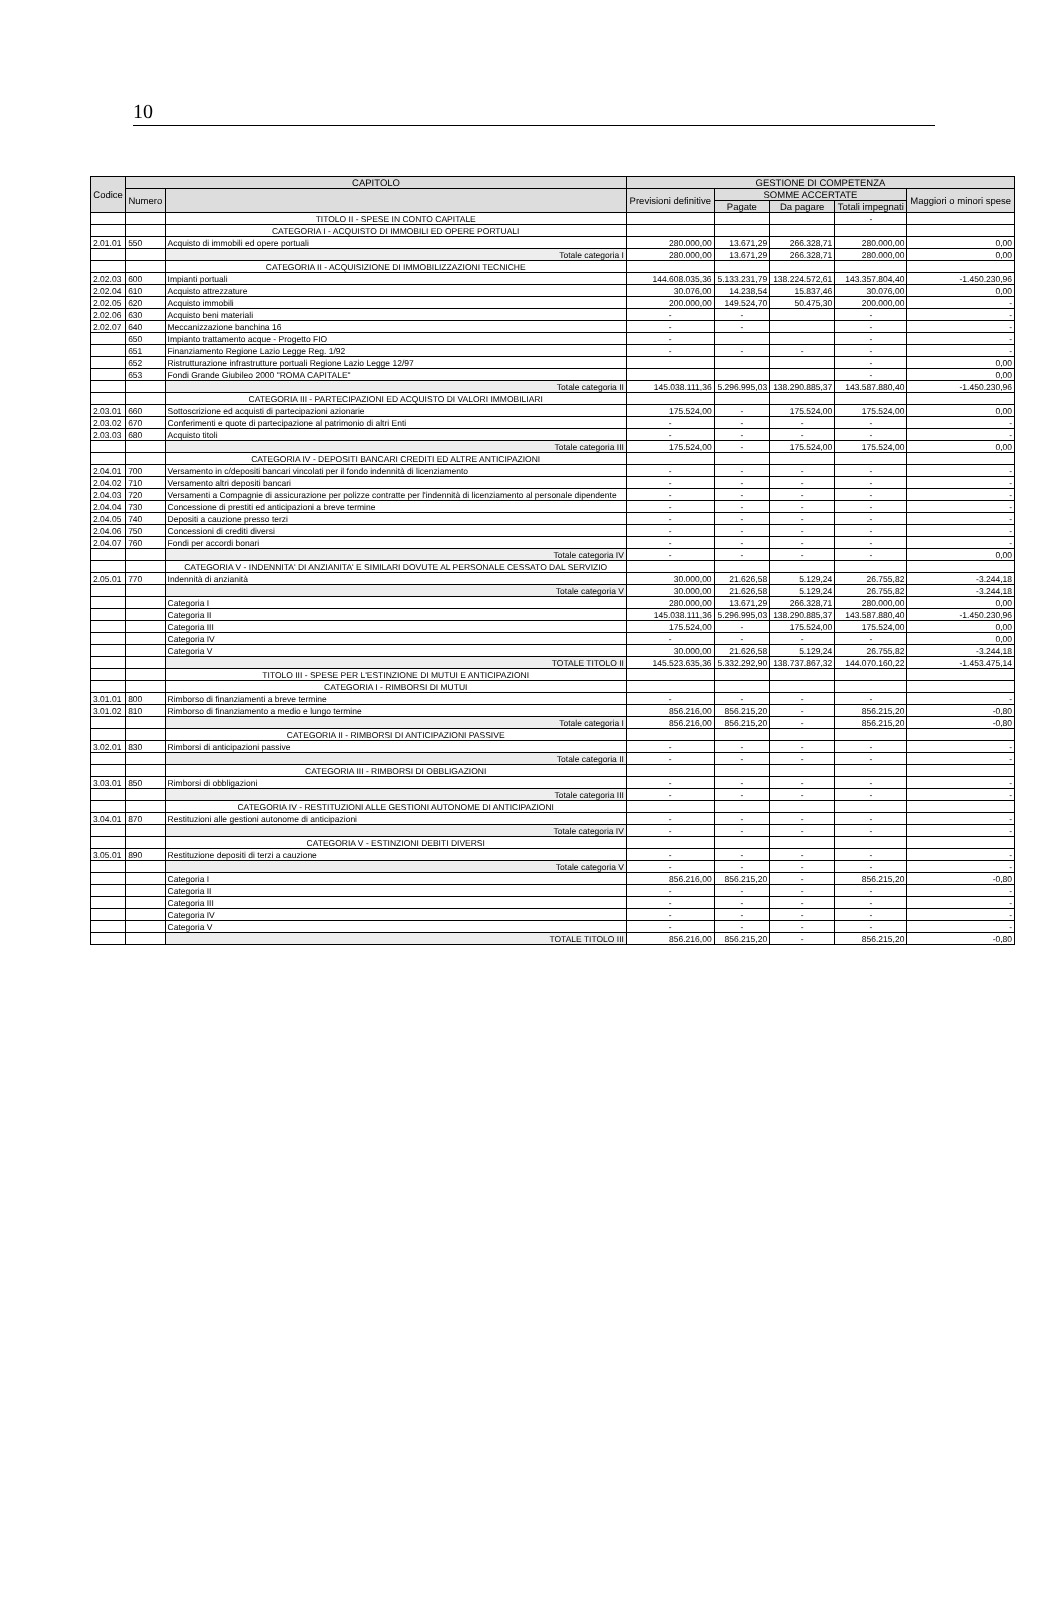10
| Codice | CAPITOLO | | GESTIONE DI COMPETENZA | | | | |
| --- | --- | --- | --- | --- | --- | --- | --- |
| | Numero | | Previsioni definitive | SOMME ACCERTATE | | | Maggiori o minori spese |
| | | | | Pagate | Da pagare | Totali impegnati | |
| | | TITOLO II - SPESE IN CONTO CAPITALE | | | | - | |
| | | CATEGORIA I - ACQUISTO DI IMMOBILI ED OPERE PORTUALI | | | | | |
| 2.01.01 | 550 | Acquisto di immobili ed opere portuali | 280.000,00 | 13.671,29 | 266.328,71 | 280.000,00 | 0,00 |
| | | Totale categoria I | 280.000,00 | 13.671,29 | 266.328,71 | 280.000,00 | 0,00 |
| | | CATEGORIA II - ACQUISIZIONE DI IMMOBILIZZAZIONI TECNICHE | | | | | |
| 2.02.03 | 600 | Impianti portuali | 144.608.035,36 | 5.133.231,79 | 138.224.572,61 | 143.357.804,40 | -1.450.230,96 |
| 2.02.04 | 610 | Acquisto attrezzature | 30.076,00 | 14.238,54 | 15.837,46 | 30.076,00 | 0,00 |
| 2.02.05 | 620 | Acquisto immobili | 200.000,00 | 149.524,70 | 50.475,30 | 200.000,00 | - |
| 2.02.06 | 630 | Acquisto beni materiali | - | - | | - | - |
| 2.02.07 | 640 | Meccanizzazione banchina 16 | - | - | | - | - |
| | 650 | Impianto trattamento acque - Progetto FIO | - | | | - | - |
| | 651 | Finanziamento Regione Lazio Legge Reg. 1/92 | - | - | - | - | - |
| | 652 | Ristrutturazione infrastrutture portuali Regione Lazio Legge 12/97 | | | | - | 0,00 |
| | 653 | Fondi Grande Giubileo 2000 "ROMA CAPITALE" | | | | - | 0,00 |
| | | Totale categoria II | 145.038.111,36 | 5.296.995,03 | 138.290.885,37 | 143.587.880,40 | -1.450.230,96 |
| | | CATEGORIA III - PARTECIPAZIONI ED ACQUISTO DI VALORI IMMOBILIARI | | | | | |
| 2.03.01 | 660 | Sottoscrizione ed acquisti di partecipazioni azionarie | 175.524,00 | - | 175.524,00 | 175.524,00 | 0,00 |
| 2.03.02 | 670 | Conferimenti e quote di partecipazione al patrimonio di altri Enti | - | - | - | - | - |
| 2.03.03 | 680 | Acquisto titoli | - | - | - | - | - |
| | | Totale categoria III | 175.524,00 | - | 175.524,00 | 175.524,00 | 0,00 |
| | | CATEGORIA IV - DEPOSITI BANCARI CREDITI ED ALTRE ANTICIPAZIONI | | | | | |
| 2.04.01 | 700 | Versamento in c/depositi bancari vincolati per il fondo indennità di licenziamento | - | - | - | - | - |
| 2.04.02 | 710 | Versamento altri depositi bancari | - | - | - | - | - |
| 2.04.03 | 720 | Versamenti a Compagnie di assicurazione per polizze contratte per l'indennità di licenziamento al personale dipendente | - | - | - | - | - |
| 2.04.04 | 730 | Concessione di prestiti ed anticipazioni a breve termine | - | - | - | - | - |
| 2.04.05 | 740 | Depositi a cauzione presso terzi | - | - | - | - | - |
| 2.04.06 | 750 | Concessioni di crediti diversi | - | - | - | - | - |
| 2.04.07 | 760 | Fondi per accordi bonari | - | - | - | - | - |
| | | Totale categoria IV | - | - | - | - | 0,00 |
| | | CATEGORIA V - INDENNITA' DI ANZIANITA' E SIMILARI DOVUTE AL PERSONALE CESSATO DAL SERVIZIO | | | | | |
| 2.05.01 | 770 | Indennità di anzianità | 30.000,00 | 21.626,58 | 5.129,24 | 26.755,82 | -3.244,18 |
| | | Totale categoria V | 30.000,00 | 21.626,58 | 5.129,24 | 26.755,82 | -3.244,18 |
| | | Categoria I | 280.000,00 | 13.671,29 | 266.328,71 | 280.000,00 | 0,00 |
| | | Categoria II | 145.038.111,36 | 5.296.995,03 | 138.290.885,37 | 143.587.880,40 | -1.450.230,96 |
| | | Categoria III | 175.524,00 | - | 175.524,00 | 175.524,00 | 0,00 |
| | | Categoria IV | - | - | - | - | 0,00 |
| | | Categoria V | 30.000,00 | 21.626,58 | 5.129,24 | 26.755,82 | -3.244,18 |
| | | TOTALE TITOLO II | 145.523.635,36 | 5.332.292,90 | 138.737.867,32 | 144.070.160,22 | -1.453.475,14 |
| | | TITOLO III - SPESE PER L'ESTINZIONE DI MUTUI E ANTICIPAZIONI | | | | | |
| | | CATEGORIA I - RIMBORSI DI MUTUI | | | | | |
| 3.01.01 | 800 | Rimborso di finanziamenti a breve termine | - | - | - | - | - |
| 3.01.02 | 810 | Rimborso di finanziamento a medio e lungo termine | 856.216,00 | 856.215,20 | - | 856.215,20 | -0,80 |
| | | Totale categoria I | 856.216,00 | 856.215,20 | - | 856.215,20 | -0,80 |
| | | CATEGORIA II - RIMBORSI DI ANTICIPAZIONI PASSIVE | | | | | |
| 3.02.01 | 830 | Rimborsi di anticipazioni passive | - | - | - | - | - |
| | | Totale categoria II | - | - | - | - | - |
| | | CATEGORIA III - RIMBORSI DI OBBLIGAZIONI | | | | | |
| 3.03.01 | 850 | Rimborsi di obbligazioni | - | - | - | - | - |
| | | Totale categoria III | - | - | - | - | - |
| | | CATEGORIA IV - RESTITUZIONI ALLE GESTIONI AUTONOME DI ANTICIPAZIONI | | | | | |
| 3.04.01 | 870 | Restituzioni alle gestioni autonome di anticipazioni | - | - | - | - | - |
| | | Totale categoria IV | - | - | - | - | - |
| | | CATEGORIA V - ESTINZIONI DEBITI DIVERSI | | | | | |
| 3.05.01 | 890 | Restituzione depositi di terzi a cauzione | - | - | - | - | - |
| | | Totale categoria V | - | - | - | - | - |
| | | Categoria I | 856.216,00 | 856.215,20 | - | 856.215,20 | -0,80 |
| | | Categoria II | - | - | - | - | - |
| | | Categoria III | - | - | - | - | - |
| | | Categoria IV | - | - | - | - | - |
| | | Categoria V | - | - | - | - | - |
| | | TOTALE TITOLO III | 856.216,00 | 856.215,20 | - | 856.215,20 | -0,80 |